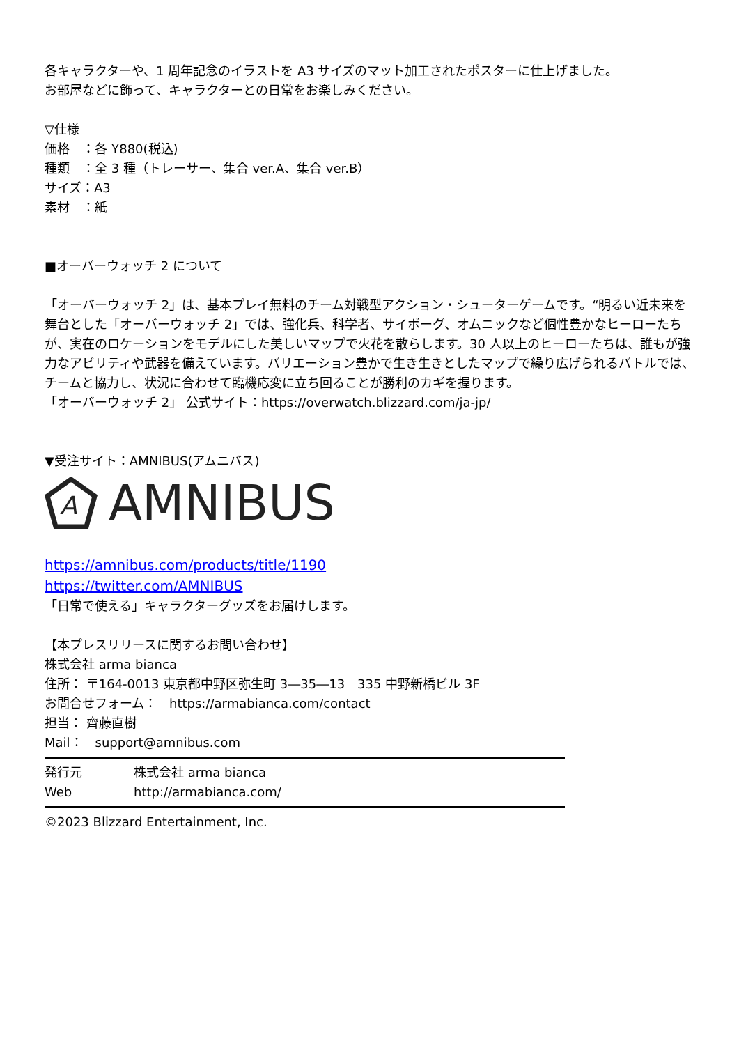各キャラクターや、1 周年記念のイラストを A3 サイズのマット加工されたポスターに仕上げました。
お部屋などに飾って、キャラクターとの日常をお楽しみください。
▽仕様
価格　：各 ¥880(税込)
種類　：全 3 種（トレーサー、集合 ver.A、集合 ver.B）
サイズ：A3
素材　：紙
■オーバーウォッチ 2 について
「オーバーウォッチ 2」は、基本プレイ無料のチーム対戦型アクション・シューターゲームです。“明るい近未来を舞台とした「オーバーウォッチ 2」では、強化兵、科学者、サイボーグ、オムニックなど個性豊かなヒーローたちが、実在のロケーションをモデルにした美しいマップで火花を散らします。30 人以上のヒーローたちは、誰もが強力なアビリティや武器を備えています。バリエーション豊かで生き生きとしたマップで繰り広げられるバトルでは、チームと協力し、状況に合わせて臨機応変に立ち回ることが勝利のカギを握ります。
「オーバーウォッチ 2」 公式サイト：https://overwatch.blizzard.com/ja-jp/
▼受注サイト：AMNIBUS(アムニバス)
A
AMNIBUS
https://amnibus.com/products/title/1190
https://twitter.com/AMNIBUS
「日常で使える」キャラクターグッズをお届けします。
【本プレスリリースに関するお問い合わせ】
株式会社 arma bianca
住所： 〒164-0013 東京都中野区弥生町 3―35―13　335 中野新橋ビル 3F
お問合せフォーム：　https://armabianca.com/contact
担当： 齊藤直樹
Mail：　support@amnibus.com
発行元 株式会社 arma bianca
Web http://armabianca.com/
©2023 Blizzard Entertainment, Inc.